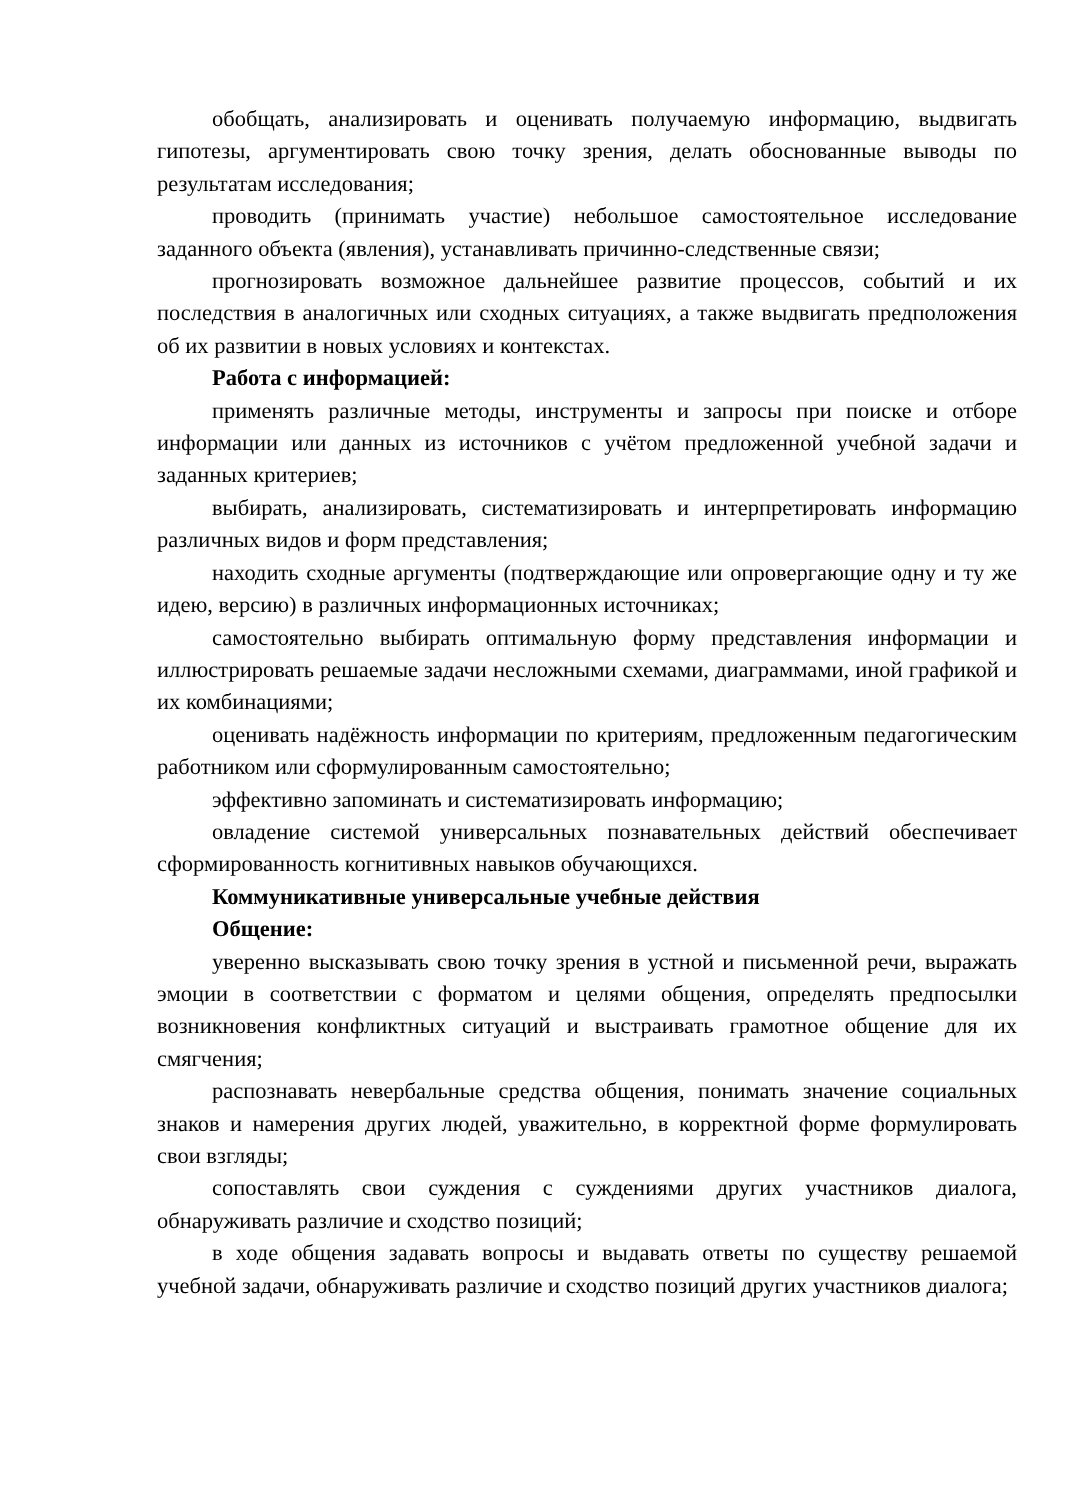обобщать, анализировать и оценивать получаемую информацию, выдвигать гипотезы, аргументировать свою точку зрения, делать обоснованные выводы по результатам исследования;
проводить (принимать участие) небольшое самостоятельное исследование заданного объекта (явления), устанавливать причинно-следственные связи;
прогнозировать возможное дальнейшее развитие процессов, событий и их последствия в аналогичных или сходных ситуациях, а также выдвигать предположения об их развитии в новых условиях и контекстах.
Работа с информацией:
применять различные методы, инструменты и запросы при поиске и отборе информации или данных из источников с учётом предложенной учебной задачи и заданных критериев;
выбирать, анализировать, систематизировать и интерпретировать информацию различных видов и форм представления;
находить сходные аргументы (подтверждающие или опровергающие одну и ту же идею, версию) в различных информационных источниках;
самостоятельно выбирать оптимальную форму представления информации и иллюстрировать решаемые задачи несложными схемами, диаграммами, иной графикой и их комбинациями;
оценивать надёжность информации по критериям, предложенным педагогическим работником или сформулированным самостоятельно;
эффективно запоминать и систематизировать информацию;
овладение системой универсальных познавательных действий обеспечивает сформированность когнитивных навыков обучающихся.
Коммуникативные универсальные учебные действия
Общение:
уверенно высказывать свою точку зрения в устной и письменной речи, выражать эмоции в соответствии с форматом и целями общения, определять предпосылки возникновения конфликтных ситуаций и выстраивать грамотное общение для их смягчения;
распознавать невербальные средства общения, понимать значение социальных знаков и намерения других людей, уважительно, в корректной форме формулировать свои взгляды;
сопоставлять свои суждения с суждениями других участников диалога, обнаруживать различие и сходство позиций;
в ходе общения задавать вопросы и выдавать ответы по существу решаемой учебной задачи, обнаруживать различие и сходство позиций других участников диалога;